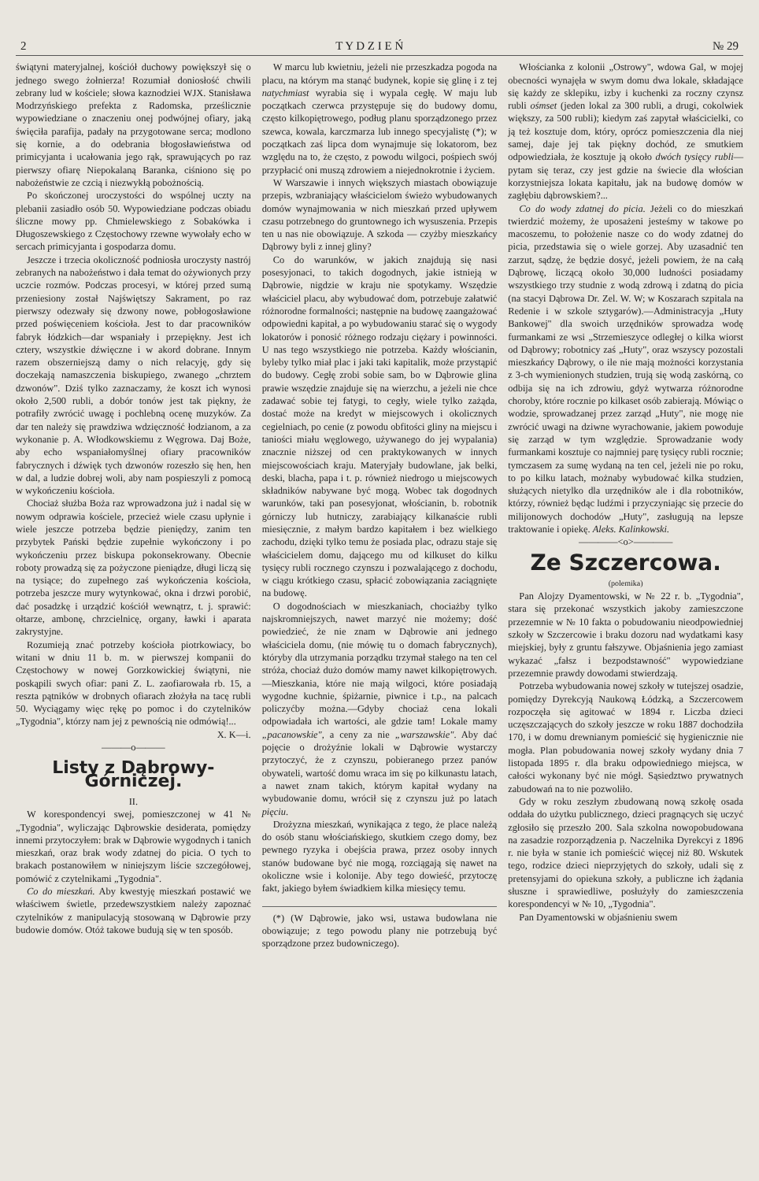2 T Y D Z I E Ń № 29
świątyni materyjalnej, kościół duchowy powiększył się o jednego swego żołnierza! Rozumiał doniosłość chwili zebrany lud w kościele; słowa kaznodziei WJX. Stanisława Modrzyńskiego prefekta z Radomska, prześlicznie wypowiedziane o znaczeniu onej podwójnej ofiary, jaką święciła parafija, padały na przygotowane serca; modlono się kornie, a do odebrania błogosławieństwa od primicyjanta i ucałowania jego rąk, sprawujących po raz pierwszy ofiarę Niepokalaną Baranka, ciśniono się po nabożeństwie ze czcią i niezwykłą pobożnością.
Po skończonej uroczystości do wspólnej uczty na plebanii zasiadło osób 50. Wypowiedziane podczas obiadu śliczne mowy pp. Chmielewskiego z Sobakówka i Długoszewskiego z Częstochowy rzewne wywołały echo w sercach primicyjanta i gospodarza domu.
Jeszcze i trzecia okoliczność podniosła uroczysty nastrój zebranych na nabożeństwo i dała temat do ożywionych przy uczcie rozmów. Podczas procesyi, w której przed sumą przeniesiony został Najświętszy Sakrament, po raz pierwszy odezwały się dzwony nowe, pobłogosławione przed poświęceniem kościoła. Jest to dar pracowników fabryk łódzkich—dar wspaniały i przepiękny. Jest ich cztery, wszystkie dźwięczne i w akord dobrane. Innym razem obszerniejszą damy o nich relacyję, gdy się doczekają namaszczenia biskupiego, zwanego „chrztem dzwonów". Dziś tylko zaznaczamy, że koszt ich wynosi około 2,500 rubli, a dobór tonów jest tak piękny, że potrafiły zwrócić uwagę i pochlebną ocenę muzyków. Za dar ten należy się prawdziwa wdzięczność łodzianom, a za wykonanie p. A. Włodkowskiemu z Węgrowa. Daj Boże, aby echo wspaniałomyślnej ofiary pracowników fabrycznych i dźwięk tych dzwonów rozeszło się hen, hen w dal, a ludzie dobrej woli, aby nam pospieszyli z pomocą w wykończeniu kościoła.
Chociaż służba Boża raz wprowadzona już i nadal się w nowym odprawia kościele, przecież wiele czasu upłynie i wiele jeszcze potrzeba będzie pieniędzy, zanim ten przybytek Pański będzie zupełnie wykończony i po wykończeniu przez biskupa pokonsekrowany. Obecnie roboty prowadzą się za pożyczone pieniądze, długi liczą się na tysiące; do zupełnego zaś wykończenia kościoła, potrzeba jeszcze mury wytynkować, okna i drzwi porobić, dać posadzkę i urządzić kościół wewnątrz, t. j. sprawić: ołtarze, ambonę, chrzcielnicę, organy, ławki i aparata zakrystyjne.
Rozumieją znać potrzeby kościoła piotrkowiacy, bo witani w dniu 11 b. m. w pierwszej kompanii do Częstochowy w nowej Gorzkowickiej świątyni, nie poskąpili swych ofiar: pani Z. L. zaofiarowała rb. 15, a reszta pątników w drobnych ofiarach złożyła na tacę rubli 50. Wyciągamy więc rękę po pomoc i do czytelników „Tygodnia", którzy nam jej z pewnością nie odmówią!...
X. K—i.
———o———
Listy z Dąbrowy-Górniczej.
II.
W korespondencyi swej, pomieszczonej w 41 № „Tygodnia", wyliczając Dąbrowskie desiderata, pomiędzy innemi przytoczyłem: brak w Dąbrowie wygodnych i tanich mieszkań, oraz brak wody zdatnej do picia. O tych to brakach postanowiłem w niniejszym liście szczegółowej, pomówić z czytelnikami „Tygodnia".
Co do mieszkań. Aby kwestyję mieszkań postawić we właściwem świetle, przedewszystkiem należy zapoznać czytelników z manipulacyją stosowaną w Dąbrowie przy budowie domów. Otóż takowe budują się w ten sposób.
W marcu lub kwietniu, jeżeli nie przeszkadza pogoda na placu, na którym ma stanąć budynek, kopie się glinę i z tej natychmiast wyrabia się i wypala cegłę. W maju lub początkach czerwca przystępuje się do budowy domu, często kilkopiętrowego, podług planu sporządzonego przez szewca, kowala, karczmarza lub innego specyjalistę (*); w początkach zaś lipca dom wynajmuje się lokatorom, bez względu na to, że często, z powodu wilgoci, pośpiech swój przypłacić oni muszą zdrowiem a niejednokrotnie i życiem.
W Warszawie i innych większych miastach obowiązuje przepis, wzbraniający właścicielom świeżo wybudowanych domów wynajmowania w nich mieszkań przed upływem czasu potrzebnego do gruntownego ich wysuszenia. Przepis ten u nas nie obowiązuje. A szkoda — czyżby mieszkańcy Dąbrowy byli z innej gliny?
Co do warunków, w jakich znajdują się nasi posesyjonaci, to takich dogodnych, jakie istnieją w Dąbrowie, nigdzie w kraju nie spotykamy. Wszędzie właściciel placu, aby wybudować dom, potrzebuje załatwić różnorodne formalności; następnie na budowę zaangażować odpowiedni kapitał, a po wybudowaniu starać się o wygody lokatorów i ponosić różnego rodzaju ciężary i powinności. U nas tego wszystkiego nie potrzeba. Każdy włościanin, byleby tylko miał plac i jaki taki kapitalik, może przystąpić do budowy. Cegłę zrobi sobie sam, bo w Dąbrowie glina prawie wszędzie znajduje się na wierzchu, a jeżeli nie chce zadawać sobie tej fatygi, to cegły, wiele tylko zażąda, dostać może na kredyt w miejscowych i okolicznych cegielniach, po cenie (z powodu obfitości gliny na miejscu i taniości miału węglowego, używanego do jej wypalania) znacznie niższej od cen praktykowanych w innych miejscowościach kraju. Materyjały budowlane, jak belki, deski, blacha, papa i t. p. również niedrogo u miejscowych składników nabywane być mogą. Wobec tak dogodnych warunków, taki pan posesyjonat, włościanin, b. robotnik górniczy lub hutniczy, zarabiający kilkanaście rubli miesięcznie, z małym bardzo kapitałem i bez wielkiego zachodu, dzięki tylko temu że posiada plac, odrazu staje się właścicielem domu, dającego mu od kilkuset do kilku tysięcy rubli rocznego czynszu i pozwalającego z dochodu, w ciągu krótkiego czasu, spłacić zobowiązania zaciągnięte na budowę.
O dogodnościach w mieszkaniach, chociażby tylko najskromniejszych, nawet marzyć nie możemy; dość powiedzieć, że nie znam w Dąbrowie ani jednego właściciela domu, (nie mówię tu o domach fabrycznych), któryby dla utrzymania porządku trzymał stałego na ten cel stróża, chociaż dużo domów mamy nawet kilkopiętrowych.—Mieszkania, które nie mają wilgoci, które posiadają wygodne kuchnie, śpiżarnie, piwnice i t.p., na palcach policzyćby można.—Gdyby chociaż cena lokali odpowiadała ich wartości, ale gdzie tam! Lokale mamy „pacanowskie", a ceny za nie „warszawskie". Aby dać pojęcie o drożyźnie lokali w Dąbrowie wystarczy przytoczyć, że z czynszu, pobieranego przez panów obywateli, wartość domu wraca im się po kilkunastu latach, a nawet znam takich, którym kapitał wydany na wybudowanie domu, wrócił się z czynszu już po latach pięciu.
Drożyzna mieszkań, wynikająca z tego, że place należą do osób stanu włościańskiego, skutkiem czego domy, bez pewnego ryzyka i obejścia prawa, przez osoby innych stanów budowane być nie mogą, rozciągają się nawet na okoliczne wsie i kolonije. Aby tego dowieść, przytoczę fakt, jakiego byłem świadkiem kilka miesięcy temu.
(*) (W Dąbrowie, jako wsi, ustawa budowlana nie obowiązuje; z tego powodu plany nie potrzebują być sporządzone przez budowniczego).
Włościanka z kolonii „Ostrowy", wdowa Gal, w mojej obecności wynajęła w swym domu dwa lokale, składające się każdy ze sklepiku, izby i kuchenki za roczny czynsz rubli ośmset (jeden lokal za 300 rubli, a drugi, cokolwiek większy, za 500 rubli); kiedym zaś zapytał właścicielki, co ją też kosztuje dom, który, oprócz pomieszczenia dla niej samej, daje jej tak piękny dochód, ze smutkiem odpowiedziała, że kosztuje ją około dwóch tysięcy rubli—pytam się teraz, czy jest gdzie na świecie dla włościan korzystniejsza lokata kapitału, jak na budowę domów w zagłębiu dąbrowskiem?...
Co do wody zdatnej do picia. Jeżeli co do mieszkań twierdzić możemy, że uposażeni jesteśmy w takowe po macoszemu, to położenie nasze co do wody zdatnej do picia, przedstawia się o wiele gorzej. Aby uzasadnić ten zarzut, sądzę, że będzie dosyć, jeżeli powiem, że na całą Dąbrowę, liczącą około 30,000 ludności posiadamy wszystkiego trzy studnie z wodą zdrową i zdatną do picia (na stacyi Dąbrowa Dr. Zel. W. W; w Koszarach szpitala na Redenie i w szkole sztygarów).—Administracyja „Huty Bankowej" dla swoich urzędników sprowadza wodę furmankami ze wsi „Strzemieszyce odległej o kilka wiorst od Dąbrowy; robotnicy zaś „Huty", oraz wszyscy pozostali mieszkańcy Dąbrowy, o ile nie mają możności korzystania z 3-ch wymienionych studzien, trują się wodą zaskórną, co odbija się na ich zdrowiu, gdyż wytwarza różnorodne choroby, które rocznie po kilkaset osób zabierają. Mówiąc o wodzie, sprowadzanej przez zarząd „Huty", nie mogę nie zwrócić uwagi na dziwne wyrachowanie, jakiem powoduje się zarząd w tym względzie. Sprowadzanie wody furmankami kosztuje co najmniej parę tysięcy rubli rocznie; tymczasem za sumę wydaną na ten cel, jeżeli nie po roku, to po kilku latach, możnaby wybudować kilka studzien, służących nietylko dla urzędników ale i dla robotników, którzy, również będąc ludźmi i przyczyniając się przecie do milijonowych dochodów „Huty", zasługują na lepsze traktowanie i opiekę. Aleks. Kalinkowski.
————<o>————
Ze Szczercowa.
(polemika)
Pan Alojzy Dyamentowski, w № 22 r. b. „Tygodnia", stara się przekonać wszystkich jakoby zamieszczone przezemnie w № 10 fakta o pobudowaniu nieodpowiedniej szkoły w Szczercowie i braku dozoru nad wydatkami kasy miejskiej, były z gruntu fałszywe. Objaśnienia jego zamiast wykazać „fałsz i bezpodstawność" wypowiedziane przezemnie prawdy dowodami stwierdzają.
Potrzeba wybudowania nowej szkoły w tutejszej osadzie, pomiędzy Dyrekcyją Naukową Łódzką, a Szczercowem rozpoczęła się agitować w 1894 r. Liczba dzieci uczęszczających do szkoły jeszcze w roku 1887 dochodziła 170, i w domu drewnianym pomieścić się hygienicznie nie mogła. Plan pobudowania nowej szkoły wydany dnia 7 listopada 1895 r. dla braku odpowiedniego miejsca, w całości wykonany być nie mógł. Sąsiedztwo prywatnych zabudowań na to nie pozwoliło.
Gdy w roku zeszłym zbudowaną nową szkołę osada oddała do użytku publicznego, dzieci pragnących się uczyć zgłosiło się przeszło 200. Sala szkolna nowopobudowana na zasadzie rozporządzenia p. Naczelnika Dyrekcyi z 1896 r. nie była w stanie ich pomieścić więcej niż 80. Wskutek tego, rodzice dzieci nieprzyjętych do szkoły, udali się z pretensyjami do opiekuna szkoły, a publiczne ich żądania słuszne i sprawiedliwe, posłużyły do zamieszczenia korespondencyi w № 10, „Tygodnia".
Pan Dyamentowski w objaśnieniu swem